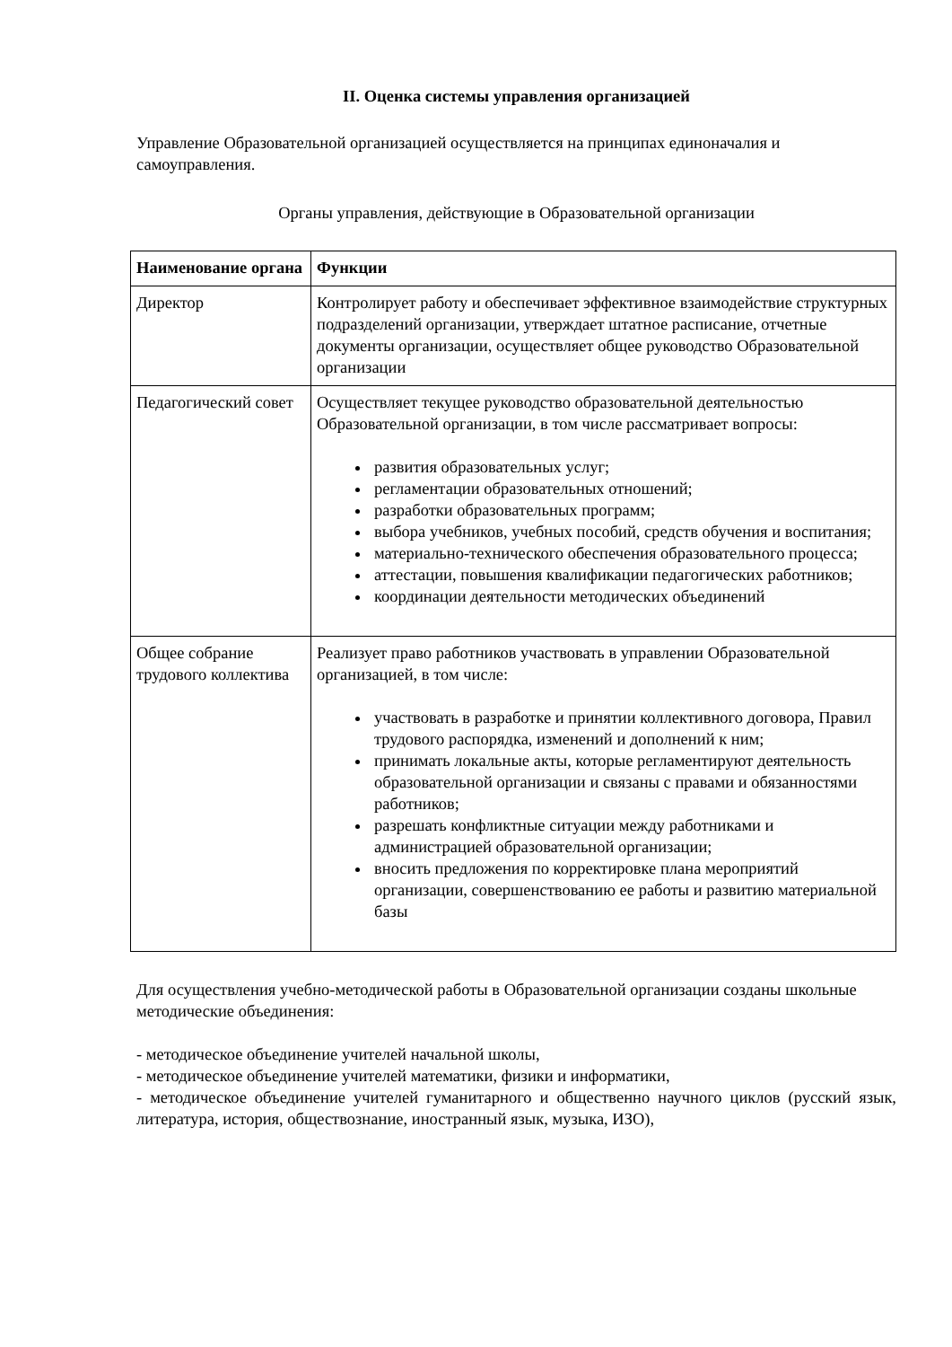II. Оценка системы управления организацией
Управление Образовательной организацией осуществляется на принципах единоначалия и самоуправления.
Органы управления, действующие в Образовательной организации
| Наименование органа | Функции |
| --- | --- |
| Директор | Контролирует работу и обеспечивает эффективное взаимодействие структурных подразделений организации, утверждает штатное расписание, отчетные документы организации, осуществляет общее руководство Образовательной организации |
| Педагогический совет | Осуществляет текущее руководство образовательной деятельностью Образовательной организации, в том числе рассматривает вопросы: развития образовательных услуг; регламентации образовательных отношений; разработки образовательных программ; выбора учебников, учебных пособий, средств обучения и воспитания; материально-технического обеспечения образовательного процесса; аттестации, повышения квалификации педагогических работников; координации деятельности методических объединений |
| Общее собрание трудового коллектива | Реализует право работников участвовать в управлении Образовательной организацией, в том числе: участвовать в разработке и принятии коллективного договора, Правил трудового распорядка, изменений и дополнений к ним; принимать локальные акты, которые регламентируют деятельность образовательной организации и связаны с правами и обязанностями работников; разрешать конфликтные ситуации между работниками и администрацией образовательной организации; вносить предложения по корректировке плана мероприятий организации, совершенствованию ее работы и развитию материальной базы |
Для осуществления учебно-методической работы в Образовательной организации созданы школьные методические объединения:
- методическое объединение учителей начальной школы,
- методическое объединение учителей математики, физики и информатики,
- методическое объединение учителей гуманитарного и общественно научного циклов (русский язык, литература, история, обществознание, иностранный язык, музыка, ИЗО),